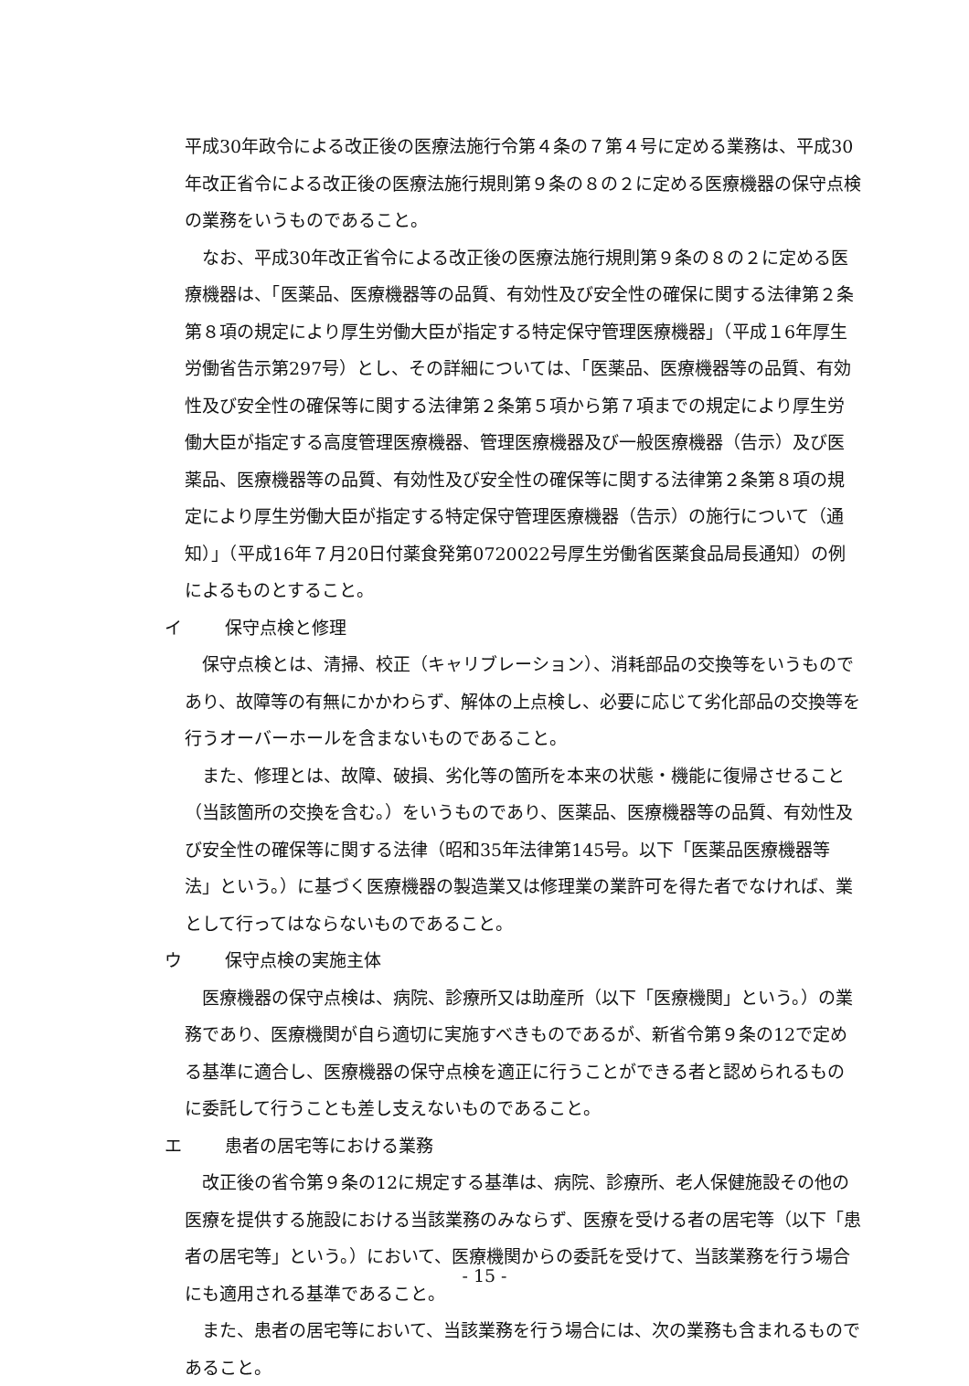平成30年政令による改正後の医療法施行令第４条の７第４号に定める業務は、平成30年改正省令による改正後の医療法施行規則第９条の８の２に定める医療機器の保守点検の業務をいうものであること。
なお、平成30年改正省令による改正後の医療法施行規則第９条の８の２に定める医療機器は、「医薬品、医療機器等の品質、有効性及び安全性の確保に関する法律第２条第８項の規定により厚生労働大臣が指定する特定保守管理医療機器」（平成１6年厚生労働省告示第297号）とし、その詳細については、「医薬品、医療機器等の品質、有効性及び安全性の確保等に関する法律第２条第５項から第７項までの規定により厚生労働大臣が指定する高度管理医療機器、管理医療機器及び一般医療機器（告示）及び医薬品、医療機器等の品質、有効性及び安全性の確保等に関する法律第２条第８項の規定により厚生労働大臣が指定する特定保守管理医療機器（告示）の施行について（通知）」（平成16年７月20日付薬食発第0720022号厚生労働省医薬食品局長通知）の例によるものとすること。
イ 保守点検と修理
保守点検とは、清掃、校正（キャリブレーション）、消耗部品の交換等をいうものであり、故障等の有無にかかわらず、解体の上点検し、必要に応じて劣化部品の交換等を行うオーバーホールを含まないものであること。
また、修理とは、故障、破損、劣化等の箇所を本来の状態・機能に復帰させること（当該箇所の交換を含む。）をいうものであり、医薬品、医療機器等の品質、有効性及び安全性の確保等に関する法律（昭和35年法律第145号。以下「医薬品医療機器等法」という。）に基づく医療機器の製造業又は修理業の業許可を得た者でなければ、業として行ってはならないものであること。
ウ 保守点検の実施主体
医療機器の保守点検は、病院、診療所又は助産所（以下「医療機関」という。）の業務であり、医療機関が自ら適切に実施すべきものであるが、新省令第９条の12で定める基準に適合し、医療機器の保守点検を適正に行うことができる者と認められるものに委託して行うことも差し支えないものであること。
エ 患者の居宅等における業務
改正後の省令第９条の12に規定する基準は、病院、診療所、老人保健施設その他の医療を提供する施設における当該業務のみならず、医療を受ける者の居宅等（以下「患者の居宅等」という。）において、医療機関からの委託を受けて、当該業務を行う場合にも適用される基準であること。
また、患者の居宅等において、当該業務を行う場合には、次の業務も含まれるものであること。
- 15 -